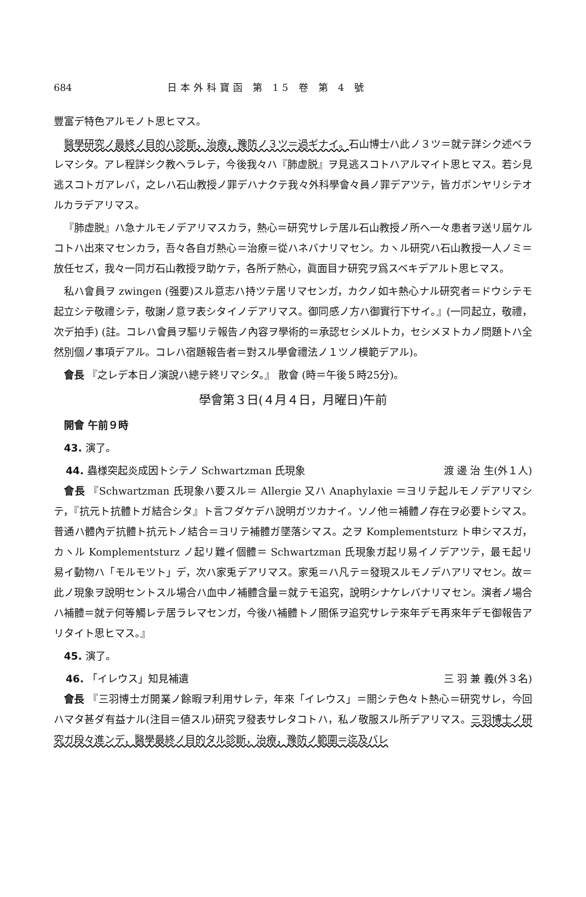684 日本外科寶函 第 15 卷 第 4 號
豐富デ特色アルモノト思ヒマス。
醫學研究ノ最終ノ目的ハ診斷，治療，豫防ノ３ツ＝過ギナイ。石山博士ハ此ノ３ツ＝就テ詳シク述ベラレマシタ。アレ程詳シク教ヘラレテ，今後我々ハ『肺虚脱』ヲ見逃スコトハアルマイト思ヒマス。若シ見逃スコトガアレバ，之レハ石山教授ノ罪デハナクテ我々外科學會々員ノ罪デアツテ，皆ガボンヤリシテオルカラデアリマス。
『肺虚脱』ハ急ナルモノデアリマスカラ，熱心＝研究サレテ居ル石山教授ノ所ヘ一々患者ヲ送リ屆ケルコトハ出來マセンカラ，吾々各自ガ熱心＝治療＝從ハネバナリマセン。カヽル研究ハ石山教授一人ノミ＝放任セズ，我々一同ガ石山教授ヲ助ケテ，各所デ熱心，眞面目ナ研究ヲ爲スベキデアルト思ヒマス。
私ハ會員ヲ zwingen (强要)スル意志ハ持ツテ居リマセンガ，カクノ如キ熱心ナル研究者＝ドウシテモ起立シテ敬禮シテ，敬謝ノ意ヲ表シタイノデアリマス。御同感ノ方ハ御實行下サイ。』(一同起立，敬禮，次デ拍手) (註。コレハ會員ヲ驅リテ報告ノ內容ヲ學術的＝承認セシメルトカ，セシメヌトカノ問題トハ全然別個ノ事項デアル。コレハ宿題報告者＝對スル學會禮法ノ１ツノ模範デアル)。
會長 『之レデ本日ノ演說ハ總テ終リマシタ。』 散會 (時＝午後５時25分)。
學會第３日(４月４日，月曜日)午前
開會 午前９時
43. 演了。
44. 蟲様突起炎成因トシテノ Schwartzman 氏現象 渡 邊 治 生(外１人)
會長 『Schwartzman 氏現象ハ要スル＝ Allergie 又ハ Anaphylaxie ＝ヨリテ起ルモノデアリマシテ，『抗元ト抗體トガ結合シタ』ト言フダケデハ說明ガツカナイ。ソノ他＝補體ノ存在ヲ必要トシマス。普通ハ體內デ抗體ト抗元トノ結合＝ヨリテ補體ガ墜落シマス。之ヲ Komplementsturz ト申シマスガ，カヽル Komplementsturz ノ起リ難イ個體＝ Schwartzman 氏現象ガ起リ易イノデアツテ，最モ起リ易イ動物ハ「モルモツト」デ，次ハ家兎デアリマス。家兎＝ハ凡テ＝發現スルモノデハアリマセン。故＝此ノ現象ヲ說明セントスル場合ハ血中ノ補體含量＝就テモ追究，說明シナケレバナリマセン。演者ノ場合ハ補體＝就テ何等觸レテ居ラレマセンガ，今後ハ補體トノ關係ヲ追究サレテ來年デモ再來年デモ御報告アリタイト思ヒマス。』
45. 演了。
46. 「イレウス」知見補遺 三 羽 兼 義(外３名)
會長 『三羽博士ガ開業ノ餘暇ヲ利用サレテ，年來「イレウス」＝關シテ色々ト熱心＝研究サレ，今回ハマタ甚ダ有益ナル(注目＝値スル)研究ヲ發表サレタコトハ，私ノ敬服スル所デアリマス。三羽博士ノ研究ガ段々進ンデ，醫學最終ノ目的タル診斷，治療，豫防ノ範圍＝迄及バレ